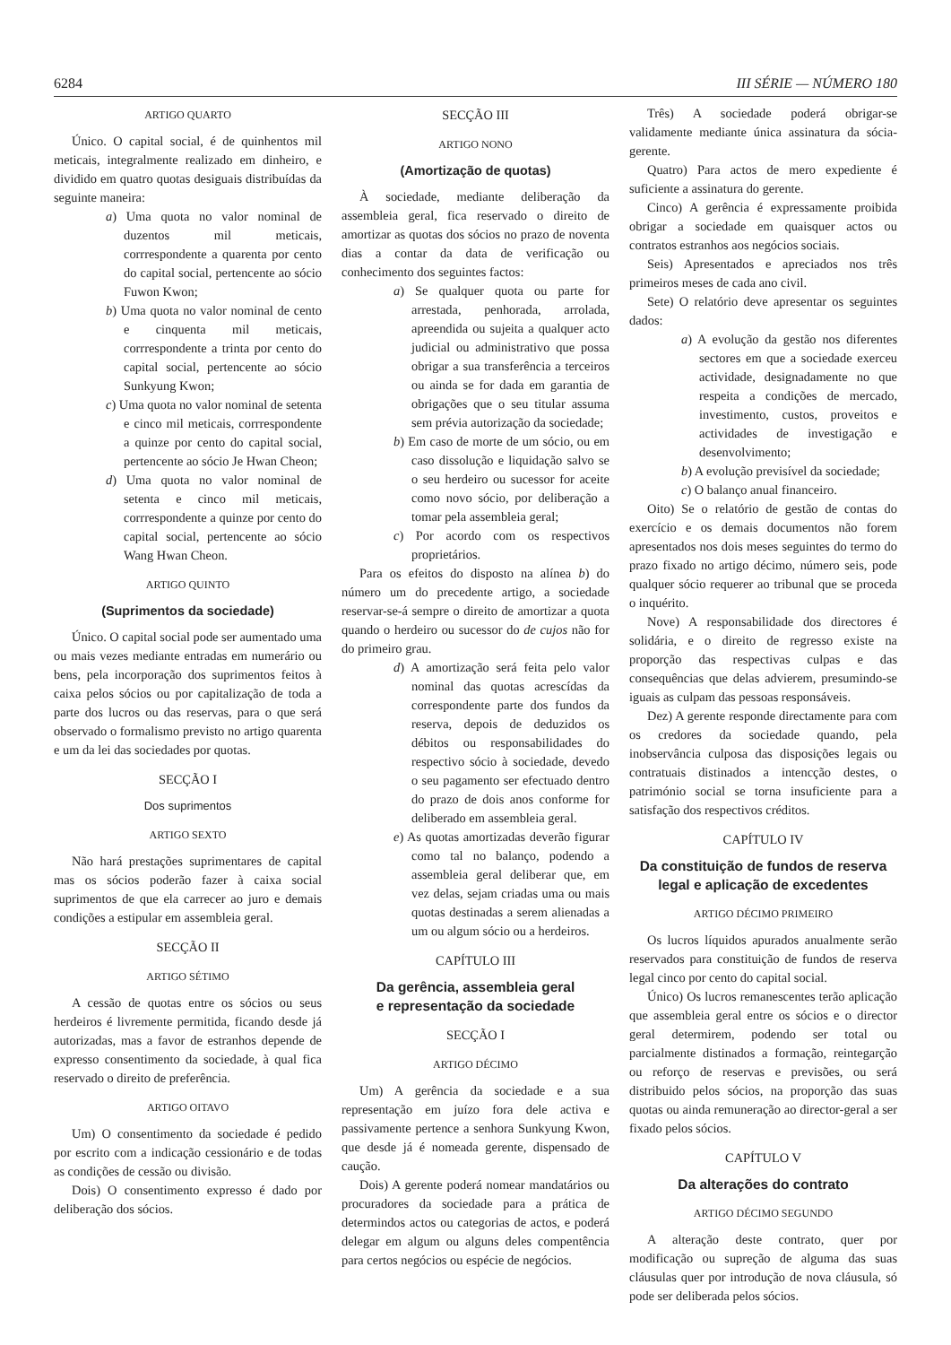6284 III SÉRIE — NÚMERO 180
ARTIGO QUARTO
Único. O capital social, é de quinhentos mil meticais, integralmente realizado em dinheiro, e dividido em quatro quotas desiguais distribuídas da seguinte maneira:
a) Uma quota no valor nominal de duzentos mil meticais, corrrespondente a quarenta por cento do capital social, pertencente ao sócio Fuwon Kwon;
b) Uma quota no valor nominal de cento e cinquenta mil meticais, corrrespondente a trinta por cento do capital social, pertencente ao sócio Sunkyung Kwon;
c) Uma quota no valor nominal de setenta e cinco mil meticais, corrrespondente a quinze por cento do capital social, pertencente ao sócio Je Hwan Cheon;
d) Uma quota no valor nominal de setenta e cinco mil meticais, corrrespondente a quinze por cento do capital social, pertencente ao sócio Wang Hwan Cheon.
ARTIGO QUINTO
(Suprimentos da sociedade)
Único. O capital social pode ser aumentado uma ou mais vezes mediante entradas em numerário ou bens, pela incorporação dos suprimentos feitos à caixa pelos sócios ou por capitalização de toda a parte dos lucros ou das reservas, para o que será observado o formalismo previsto no artigo quarenta e um da lei das sociedades por quotas.
SECÇÃO I
Dos suprimentos
ARTIGO SEXTO
Não hará prestações suprimentares de capital mas os sócios poderão fazer à caixa social suprimentos de que ela carrecer ao juro e demais condições a estipular em assembleia geral.
SECÇÃO II
ARTIGO SÉTIMO
A cessão de quotas entre os sócios ou seus herdeiros é livremente permitida, ficando desde já autorizadas, mas a favor de estranhos depende de expresso consentimento da sociedade, à qual fica reservado o direito de preferência.
ARTIGO OITAVO
Um) O consentimento da sociedade é pedido por escrito com a indicação cessionário e de todas as condições de cessão ou divisão.
Dois) O consentimento expresso é dado por deliberação dos sócios.
SECÇÃO III
ARTIGO NONO
(Amortização de quotas)
À sociedade, mediante deliberação da assembleia geral, fica reservado o direito de amortizar as quotas dos sócios no prazo de noventa dias a contar da data de verificação ou conhecimento dos seguintes factos:
a) Se qualquer quota ou parte for arrestada, penhorada, arrolada, apreendida ou sujeita a qualquer acto judicial ou administrativo que possa obrigar a sua transferência a terceiros ou ainda se for dada em garantia de obrigações que o seu titular assuma sem prévia autorização da sociedade;
b) Em caso de morte de um sócio, ou em caso dissolução e liquidação salvo se o seu herdeiro ou sucessor for aceite como novo sócio, por deliberação a tomar pela assembleia geral;
c) Por acordo com os respectivos proprietários.
Para os efeitos do disposto na alínea b) do número um do precedente artigo, a sociedade reservar-se-á sempre o direito de amortizar a quota quando o herdeiro ou sucessor do de cujos não for do primeiro grau.
d) A amortização será feita pelo valor nominal das quotas acrescídas da correspondente parte dos fundos da reserva, depois de deduzidos os débitos ou responsabilidades do respectivo sócio à sociedade, devedo o seu pagamento ser efectuado dentro do prazo de dois anos conforme for deliberado em assembleia geral.
e) As quotas amortizadas deverão figurar como tal no balanço, podendo a assembleia geral deliberar que, em vez delas, sejam criadas uma ou mais quotas destinadas a serem alienadas a um ou algum sócio ou a herdeiros.
CAPÍTULO III
Da gerência, assembleia geral
e representação da sociedade
SECÇÃO I
ARTIGO DÉCIMO
Um) A gerência da sociedade e a sua representação em juízo fora dele activa e passivamente pertence a senhora Sunkyung Kwon, que desde já é nomeada gerente, dispensado de caução.
Dois) A gerente poderá nomear mandatários ou procuradores da sociedade para a prática de determindos actos ou categorias de actos, e poderá delegar em algum ou alguns deles compentência para certos negócios ou espécie de negócios.
Três) A sociedade poderá obrigar-se validamente mediante única assinatura da sócia-gerente.
Quatro) Para actos de mero expediente é suficiente a assinatura do gerente.
Cinco) A gerência é expressamente proibida obrigar a sociedade em quaisquer actos ou contratos estranhos aos negócios sociais.
Seis) Apresentados e apreciados nos três primeiros meses de cada ano civil.
Sete) O relatório deve apresentar os seguintes dados:
a) A evolução da gestão nos diferentes sectores em que a sociedade exerceu actividade, designadamente no que respeita a condições de mercado, investimento, custos, proveitos e actividades de investigação e desenvolvimento;
b) A evolução previsível da sociedade;
c) O balanço anual financeiro.
Oito) Se o relatório de gestão de contas do exercício e os demais documentos não forem apresentados nos dois meses seguintes do termo do prazo fixado no artigo décimo, número seis, pode qualquer sócio requerer ao tribunal que se proceda o inquérito.
Nove) A responsabilidade dos directores é solidária, e o direito de regresso existe na proporção das respectivas culpas e das consequências que delas advierem, presumindo-se iguais as culpam das pessoas responsáveis.
Dez) A gerente responde directamente para com os credores da sociedade quando, pela inobservância culposa das disposições legais ou contratuais distinados a intencção destes, o património social se torna insuficiente para a satisfação dos respectivos créditos.
CAPÍTULO IV
Da constituição de fundos de reserva legal e aplicação de excedentes
ARTIGO DÉCIMO PRIMEIRO
Os lucros líquidos apurados anualmente serão reservados para constituição de fundos de reserva legal cinco por cento do capital social.
Único) Os lucros remanescentes terão aplicação que assembleia geral entre os sócios e o director geral determirem, podendo ser total ou parcialmente distinados a formação, reintegarção ou reforço de reservas e previsões, ou será distribuido pelos sócios, na proporção das suas quotas ou ainda remuneração ao director-geral a ser fixado pelos sócios.
CAPÍTULO V
Da alterações do contrato
ARTIGO DÉCIMO SEGUNDO
A alteração deste contrato, quer por modificação ou supreção de alguma das suas cláusulas quer por introdução de nova cláusula, só pode ser deliberada pelos sócios.